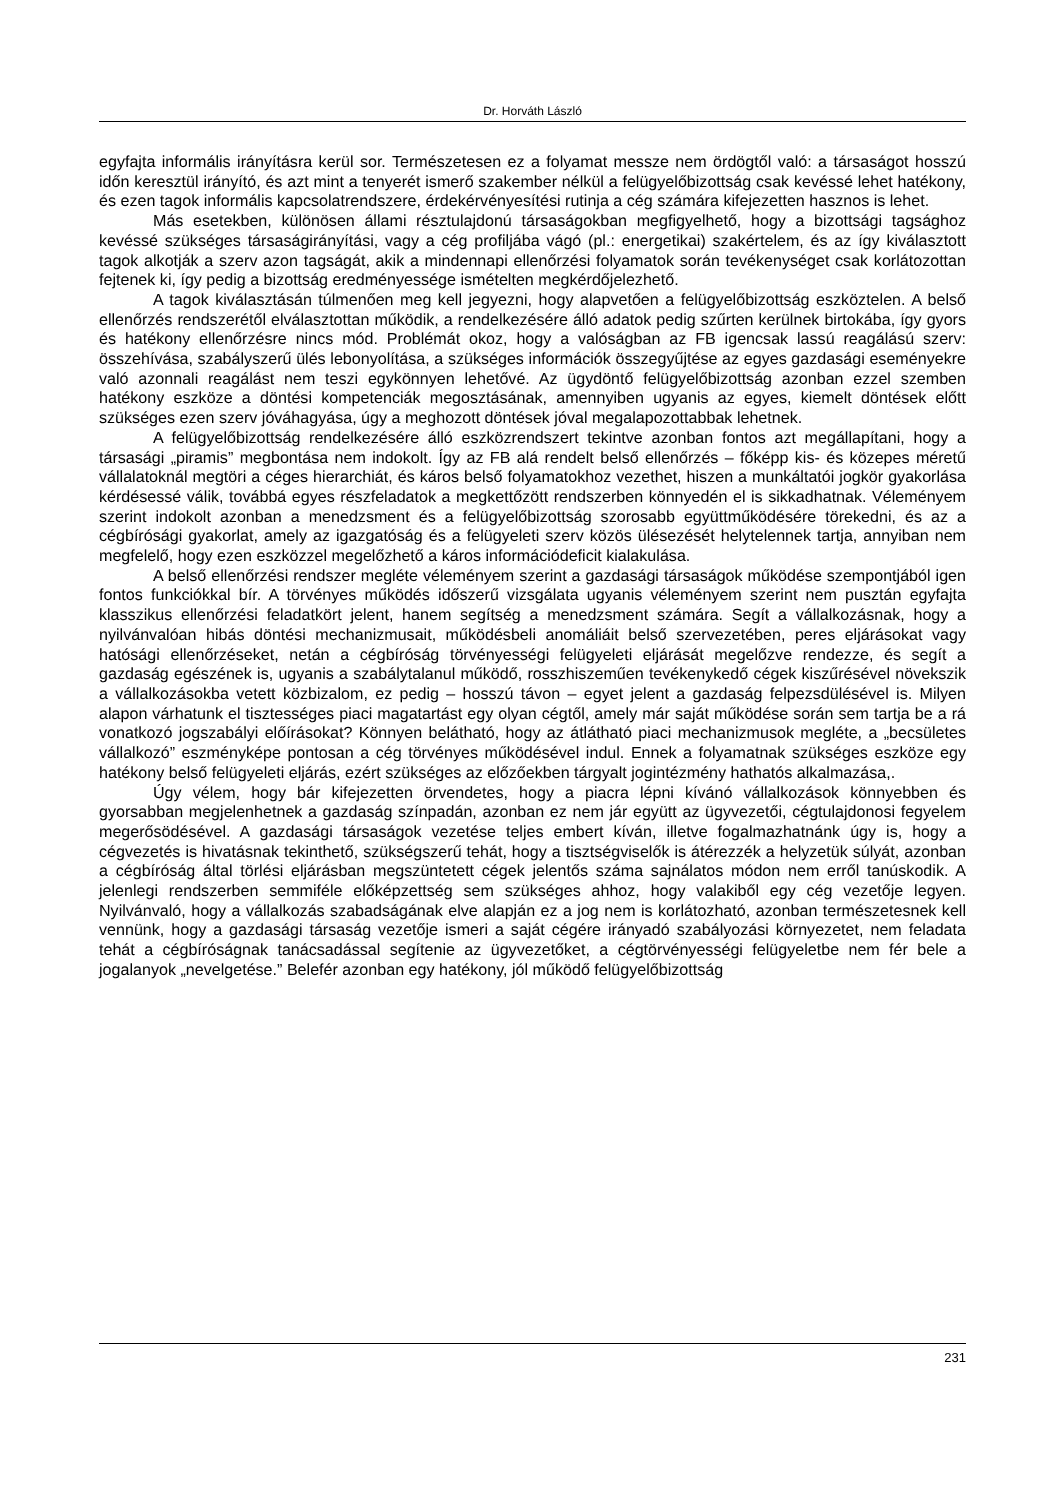Dr. Horváth László
egyfajta informális irányításra kerül sor. Természetesen ez a folyamat messze nem ördögtől való: a társaságot hosszú időn keresztül irányító, és azt mint a tenyerét ismerő szakember nélkül a felügyelőbizottság csak kevéssé lehet hatékony, és ezen tagok informális kapcsolatrendszere, érdekérvényesítési rutinja a cég számára kifejezetten hasznos is lehet.
Más esetekben, különösen állami résztulajdonú társaságokban megfigyelhető, hogy a bizottsági tagsághoz kevéssé szükséges társaságirányítási, vagy a cég profiljába vágó (pl.: energetikai) szakértelem, és az így kiválasztott tagok alkotják a szerv azon tagságát, akik a mindennapi ellenőrzési folyamatok során tevékenységet csak korlátozottan fejtenek ki, így pedig a bizottság eredményessége ismételten megkérdőjelezhető.
A tagok kiválasztásán túlmenően meg kell jegyezni, hogy alapvetően a felügyelőbizottság eszköztelen. A belső ellenőrzés rendszerétől elválasztottan működik, a rendelkezésére álló adatok pedig szűrten kerülnek birtokába, így gyors és hatékony ellenőrzésre nincs mód. Problémát okoz, hogy a valóságban az FB igencsak lassú reagálású szerv: összehívása, szabályszerű ülés lebonyolítása, a szükséges információk összegyűjtése az egyes gazdasági eseményekre való azonnali reagálást nem teszi egykönnyen lehetővé. Az ügydöntő felügyelőbizottság azonban ezzel szemben hatékony eszköze a döntési kompetenciák megosztásának, amennyiben ugyanis az egyes, kiemelt döntések előtt szükséges ezen szerv jóváhagyása, úgy a meghozott döntések jóval megalapozottabbak lehetnek.
A felügyelőbizottság rendelkezésére álló eszközrendszert tekintve azonban fontos azt megállapítani, hogy a társasági „piramis” megbontása nem indokolt. Így az FB alá rendelt belső ellenőrzés – főképp kis- és közepes méretű vállalatoknál megtöri a céges hierarchiát, és káros belső folyamatokhoz vezethet, hiszen a munkáltatói jogkör gyakorlása kérdésessé válik, továbbá egyes részfeladatok a megkettőzött rendszerben könnyedén el is sikkadhatnak. Véleményem szerint indokolt azonban a menedzsment és a felügyelőbizottság szorosabb együttműködésére törekedni, és az a cégbírósági gyakorlat, amely az igazgatóság és a felügyeleti szerv közös ülésezését helytelennek tartja, annyiban nem megfelelő, hogy ezen eszközzel megelőzhető a káros információdeficit kialakulása.
A belső ellenőrzési rendszer megléte véleményem szerint a gazdasági társaságok működése szempontjából igen fontos funkciókkal bír. A törvényes működés időszerű vizsgálata ugyanis véleményem szerint nem pusztán egyfajta klasszikus ellenőrzési feladatkört jelent, hanem segítség a menedzsment számára. Segít a vállalkozásnak, hogy a nyilvánvalóan hibás döntési mechanizmusait, működésbeli anomáliáit belső szervezetében, peres eljárásokat vagy hatósági ellenőrzéseket, netán a cégbíróság törvényességi felügyeleti eljárását megelőzve rendezze, és segít a gazdaság egészének is, ugyanis a szabálytalanul működő, rosszhiszeműen tevékenykedő cégek kiszűrésével növekszik a vállalkozásokba vetett közbizalom, ez pedig – hosszú távon – egyet jelent a gazdaság felpezsdülésével is. Milyen alapon várhatunk el tisztességes piaci magatartást egy olyan cégtől, amely már saját működése során sem tartja be a rá vonatkozó jogszabályi előírásokat? Könnyen belátható, hogy az átlátható piaci mechanizmusok megléte, a „becsületes vállalkozó” eszményképe pontosan a cég törvényes működésével indul. Ennek a folyamatnak szükséges eszköze egy hatékony belső felügyeleti eljárás, ezért szükséges az előzőekben tárgyalt jogintézmény hathatós alkalmazása,.
Úgy vélem, hogy bár kifejezetten örvendetes, hogy a piacra lépni kívánó vállalkozások könnyebben és gyorsabban megjelenhetnek a gazdaság színpadán, azonban ez nem jár együtt az ügyvezetői, cégtulajdonosi fegyelem megerősödésével. A gazdasági társaságok vezetése teljes embert kíván, illetve fogalmazhatnánk úgy is, hogy a cégvezetés is hivatásnak tekinthető, szükségszerű tehát, hogy a tisztségviselők is átérezzék a helyzetük súlyát, azonban a cégbíróság által törlési eljárásban megszüntetett cégek jelentős száma sajnálatos módon nem erről tanúskodik. A jelenlegi rendszerben semmiféle előképzettség sem szükséges ahhoz, hogy valakiből egy cég vezetője legyen. Nyilvánvaló, hogy a vállalkozás szabadságának elve alapján ez a jog nem is korlátozható, azonban természetesnek kell vennünk, hogy a gazdasági társaság vezetője ismeri a saját cégére irányadó szabályozási környezetet, nem feladata tehát a cégbíróságnak tanácsadással segítenie az ügyvezetőket, a cégtörvényességi felügyeletbe nem fér bele a jogalanyok „nevelgetése.” Belefér azonban egy hatékony, jól működő felügyelőbizottság
231